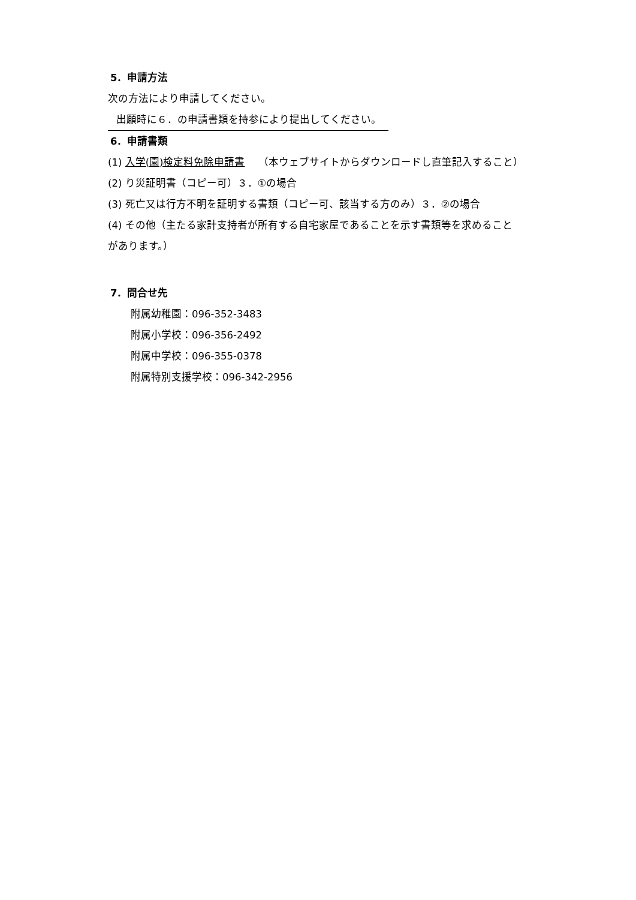5．申請方法
次の方法により申請してください。
出願時に６．の申請書類を持参により提出してください。
6．申請書類
(1) 入学(園)検定料免除申請書　 （本ウェブサイトからダウンロードし直筆記入すること）
(2) り災証明書（コピー可）３．①の場合
(3) 死亡又は行方不明を証明する書類（コピー可、該当する方のみ）３．②の場合
(4) その他（主たる家計支持者が所有する自宅家屋であることを示す書類等を求めること
があります。）
7．問合せ先
附属幼稚園：096-352-3483
附属小学校：096-356-2492
附属中学校：096-355-0378
附属特別支援学校：096-342-2956